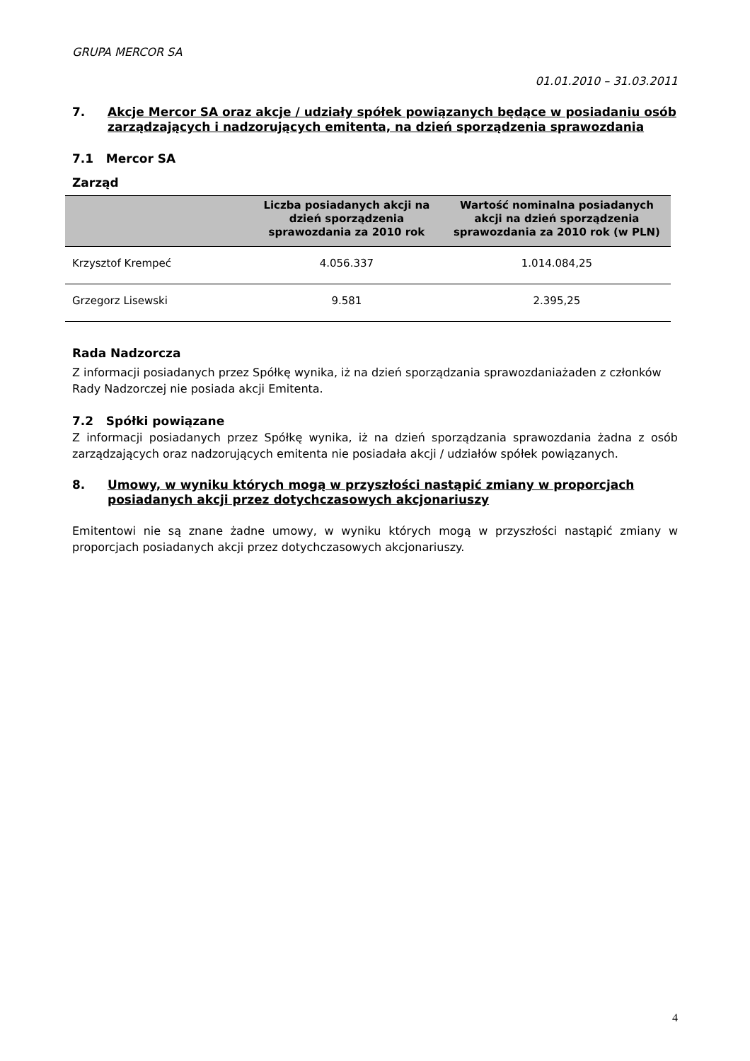GRUPA MERCOR SA
01.01.2010 – 31.03.2011
7. Akcje Mercor SA oraz akcje / udziały spółek powiązanych będące w posiadaniu osób zarządzających i nadzorujących emitenta, na dzień sporządzenia sprawozdania
7.1 Mercor SA
Zarząd
| | Liczba posiadanych akcji na dzień sporządzenia sprawozdania za 2010 rok | Wartość nominalna posiadanych akcji na dzień sporządzenia sprawozdania za 2010 rok (w PLN) |
| --- | --- | --- |
| Krzysztof Krempeć | 4.056.337 | 1.014.084,25 |
| Grzegorz Lisewski | 9.581 | 2.395,25 |
Rada Nadzorcza
Z informacji posiadanych przez Spółkę wynika, iż na dzień sporządzania sprawozdaniażaden z członków Rady Nadzorczej nie posiada akcji Emitenta.
7.2 Spółki powiązane
Z informacji posiadanych przez Spółkę wynika, iż na dzień sporządzania sprawozdania żadna z osób zarządzających oraz nadzorujących emitenta nie posiadała akcji / udziałów spółek powiązanych.
8. Umowy, w wyniku których mogą w przyszłości nastąpić zmiany w proporcjach posiadanych akcji przez dotychczasowych akcjonariuszy
Emitentowi nie są znane żadne umowy, w wyniku których mogą w przyszłości nastąpić zmiany w proporcjach posiadanych akcji przez dotychczasowych akcjonariuszy.
4